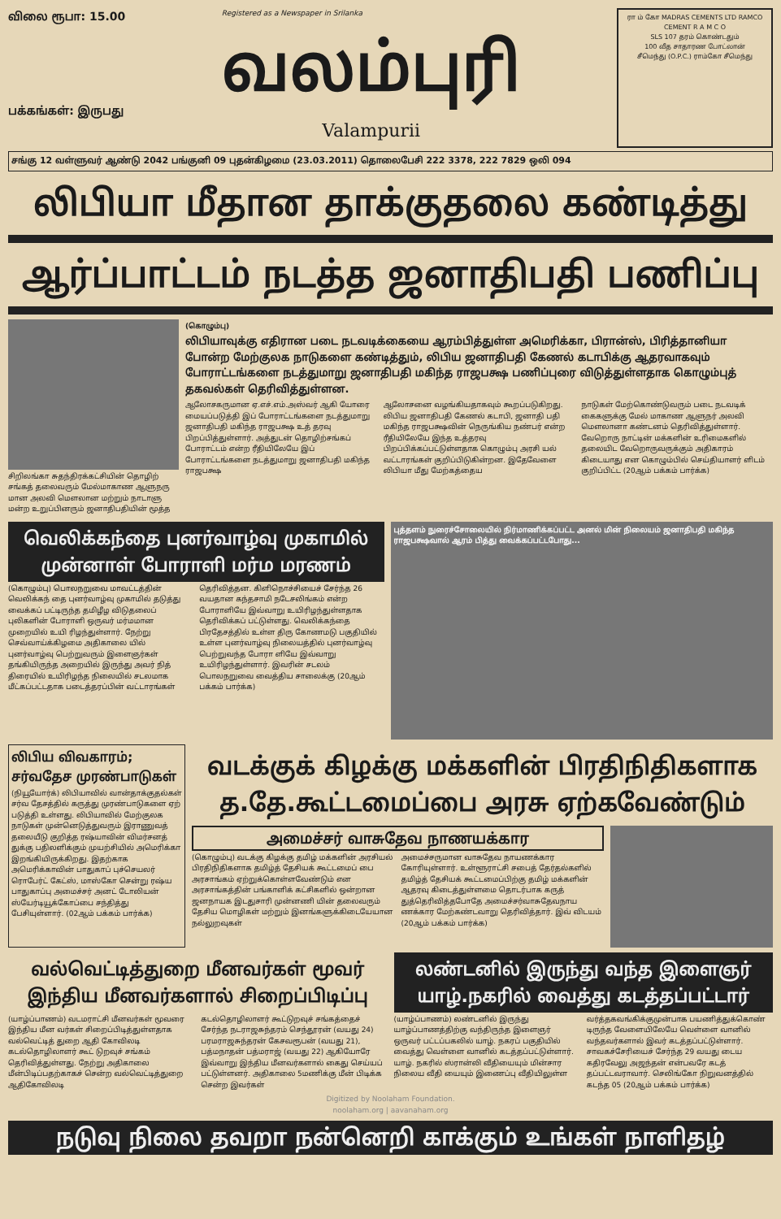விலை ரூபா: 15.00
பக்கங்கள்: இருபது
Registered as a Newspaper in Srilanka
வலம்புரி
Valampurii
ரா ம் கோ MADRAS CEMENTS LTD RAMCO CEMENT R A M C O
SLS 107 தரம் கொண்டதும்
100 வீத சாதாரண போட்லான்
சீமெந்து (O.P.C.) ராம்கோ சீமெந்து
சங்கு 12 வள்ளுவர் ஆண்டு 2042 பங்குனி 09 புதன்கிழமை (23.03.2011) தொலைபேசி 222 3378, 222 7829 ஒலி 094
லிபியா மீதான தாக்குதலை கண்டித்து
ஆர்ப்பாட்டம் நடத்த ஜனாதிபதி பணிப்பு
சிறிலங்கா சுதந்திரக்கட்சியின் தொழிற் சங்கத் தலைவரும் மேல்மாகாண ஆளுநரு மான அலவி மௌலான மற்றும் நாடாளு மன்ற உறுப்பினரும் ஜனாதிபதியின் மூத்த
(கொழும்பு)
லிபியாவுக்கு எதிரான படை நடவடிக்கையை ஆரம்பித்துள்ள அமெரிக்கா, பிரான்ஸ், பிரித்தானியா போன்ற மேற்குலக நாடுகளை கண்டித்தும், லிபிய ஜனாதிபதி கேணல் கடாபிக்கு ஆதரவாகவும் போராட்டங்களை நடத்துமாறு ஜனாதிபதி மகிந்த ராஜபக்ஷ பணிப்புரை விடுத்துள்ளதாக கொழும்புத் தகவல்கள் தெரிவித்துள்ளன.
ஆலோசகருமான ஏ.எச்.எம்.அஸ்வர் ஆகி யோரை மையப்படுத்தி இப் போராட்டங்களை நடத்துமாறு ஜனாதிபதி மகிந்த ராஜபக்ஷ உத் தரவு பிறப்பித்துள்ளார். அத்துடன் தொழிற்சங்கப் போராட்டம் என்ற ரீதியிலேயே இப் போராட்டங்களை நடத்துமாறு ஜனாதிபதி மகிந்த ராஜபக்ஷ
ஆலோசனை வழங்கியதாகவும் கூறப்படுகிறது. லிபிய ஜனாதிபதி கேணல் கடாபி, ஜனாதி பதி மகிந்த ராஜபக்ஷவின் நெருங்கிய நண்பர் என்ற ரீதியிலேயே இந்த உத்தரவு பிறப்பிக்கப்பட்டுள்ளதாக கொழும்பு அரசி யல் வட்டாரங்கள் குறிப்பிடுகின்றன. இதேவேளை லிபியா மீது மேற்கத்தைய
நாடுகள் மேற்கொண்டுவரும் படை நடவடிக் கைகளுக்கு மேல் மாகாண ஆளுநர் அலவி மௌலானா கண்டனம் தெரிவித்துள்ளார். வேறொரு நாட்டின் மக்களின் உரிமைகளில் தலையிட வேறொருவருக்கும் அதிகாரம் கிடையாது என கொழும்பில் செய்தியாளர் ளிடம் குறிப்பிட்ட (20ஆம் பக்கம் பார்க்க)
வெலிக்கந்தை புனர்வாழ்வு முகாமில் முன்னாள் போராளி மர்ம மரணம்
(கொழும்பு) பொலநறுவை மாவட்டத்தின் வெலிக்கந் தை புனர்வாழ்வு முகாமில் தடுத்து வைக்கப் பட்டிருந்த தமிழீழ விடுதலைப் புலிகளின் போராளி ஒருவர் மர்மமான முறையில் உயி ரிழந்துள்ளார். நேற்று செவ்வாய்க்கிழமை அதிகாலை யில் புனர்வாழ்வு பெற்றுவரும் இளைஞர்கள் தங்கியிருந்த அறையில் இருந்து அவர் நித் திரையில் உயிரிழந்த நிலையில் சடலமாக மீட்கப்பட்டதாக படைத்தரப்பின் வட்டாரங்கள்
தெரிவித்தன. கிளிநொச்சியைச் சேர்ந்த 26 வயதான கந்தசாமி நடேசலிங்கம் என்ற போராளியே இவ்வாறு உயிரிழந்துள்ளதாக தெரிவிக்கப் பட்டுள்ளது. வெலிக்கந்தை பிரதேசத்தில் உள்ள திரு கோணமடு பகுதியில் உள்ள புனர்வாழ்வு நிலையத்தில் புனர்வாழ்வு பெற்றுவந்த போரா ளியே இவ்வாறு உயிரிழந்துள்ளார். இவரின் சடலம் பொலநறுவை வைத்திய சாலைக்கு (20ஆம் பக்கம் பார்க்க)
புத்தளம் நுரைச்சோலையில் நிர்மாணிக்கப்பட்ட அனல் மின் நிலையம் ஜனாதிபதி மகிந்த ராஜபக்ஷவால் ஆரம் பித்து வைக்கப்பட்டபோது...
லிபிய விவகாரம்; சர்வதேச முரண்பாடுகள்
(நியூயோர்க்) லிபியாவில் வான்தாக்குதல்கள் சர்வ தேசத்தில் கருத்து முரண்பாடுகளை ஏற் படுத்தி உள்ளது. லிபியாவில் மேற்குலக நாடுகள் முன்னெடுத்துவரும் இராணுவத் தலையீடு குறித்த ரஷ்யாவின் விமர்சனத் துக்கு பதிலளிக்கும் முயற்சியில் அமெரிக்கா இறங்கியிருக்கிறது. இதற்காக அமெரிக்காவின் பாதுகாப் புச்செயலர் ரொபேர்ட் கேட்ஸ், மாஸ்கோ சென்று ரஷ்ய பாதுகாப்பு அமைச்சர் அனட் டோலியன் ஸ்யேர்டியூக்கோப்பை சந்தித்து பேசியுள்ளார். (02ஆம் பக்கம் பார்க்க)
வடக்குக் கிழக்கு மக்களின் பிரதிநிதிகளாக த.தே.கூட்டமைப்பை அரசு ஏற்கவேண்டும்
அமைச்சர் வாசுதேவ நாணயக்கார
(கொழும்பு) வடக்கு கிழக்கு தமிழ் மக்களின் அரசியல் பிரதிநிதிகளாக தமிழ்த் தேசியக் கூட்டமைப் பை அரசாங்கம் ஏற்றுக்கொள்ளவேண்டும் என அரசாங்கத்தின் பங்காளிக் கட்சிகளில் ஒன்றான ஜனநாயக இடதுசாரி முன்னணி யின் தலைவரும் தேசிய மொழிகள் மற்றும் இனங்களுக்கிடையேயான நல்லுறவுகள்
அமைச்சருமான வாசுதேவ நாயணக்கார கோரியுள்ளார். உள்ளூராட்சி சபைத் தேர்தல்களில் தமிழ்த் தேசியக் கூட்டமைப்பிற்கு தமிழ் மக்களின் ஆதரவு கிடைத்துள்ளமை தொடர்பாக கருத் துத்தெரிவித்தபோதே அமைச்சர்வாசுதேவநாய ணக்கார மேற்கண்டவாறு தெரிவித்தார். இவ் விடயம் (20ஆம் பக்கம் பார்க்க)
வல்வெட்டித்துறை மீனவர்கள் மூவர் இந்திய மீனவர்களால் சிறைப்பிடிப்பு
(யாழ்ப்பாணம்) வடமராட்சி மீனவர்கள் மூவரை இந்திய மீன வர்கள் சிறைப்பிடித்துள்ளதாக வல்வெட்டித் துறை ஆதி கோவிலடி கடல்தொழிலாளர் கூட் டுறவுச் சங்கம் தெரிவித்துள்ளது. நேற்று அதிகாலை மீன்பிடிப்பதற்காகச் சென்ற வல்வெட்டித்துறை ஆதிகோவிலடி
கடல்தொழிலாளர் கூட்டுறவுச் சங்கத்தைச் சேர்ந்த நடராஜசுந்தரம் செந்தூரன் (வயது 24) பரமராஜசுந்தரன் கேசவரூபன் (வயது 21), பத்மநாதன் பத்மராஜ் (வயது 22) ஆகியோரே இவ்வாறு இந்திய மீனவர்களால் கைது செய்யப் பட்டுள்ளனர். அதிகாலை 5மணிக்கு மீன் பிடிக்க சென்ற இவர்கள்
லண்டனில் இருந்து வந்த இளைஞர் யாழ்.நகரில் வைத்து கடத்தப்பட்டார்
(யாழ்ப்பாணம்) லண்டனில் இருந்து யாழ்ப்பாணத்திற்கு வந்திருந்த இளைஞர் ஒருவர் பட்டப்பகலில் யாழ். நகரப் பகுதியில் வைத்து வெள்ளை வானில் கடத்தப்பட்டுள்ளார். யாழ். நகரில் ஸ்ரான்லி வீதியையும் மின்சார நிலைய வீதி யையும் இணைப்பு வீதியிலுள்ள
வர்த்தகவங்கிக்குமுன்பாக பயணித்துக்கொண் டிருந்த வேளையிலேயே வெள்ளை வானில் வந்தவர்களால் இவர் கடத்தப்பட்டுள்ளார். சாவகச்சேரியைச் சேர்ந்த 29 வயது டைய கதிரவேலு அஜந்தன் என்பவரே கடத் தப்பட்டவராவார். செலிங்கோ நிறுவனத்தில் கடந்த 05 (20ஆம் பக்கம் பார்க்க)
Digitized by Noolaham Foundation.
noolaham.org | aavanaham.org
நடுவு நிலை தவறா நன்னெறி காக்கும் உங்கள் நாளிதழ்